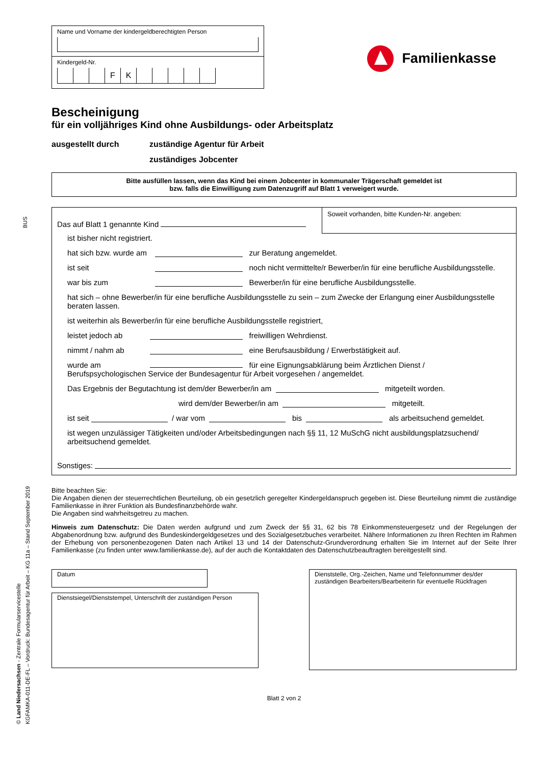BUS
© Land Niedersachsen - Zentrale Formularservicestelle KGFAMKA-011-DE-FL – Vordruck: Bundesagentur für Arbeit – KG 11a – Stand September 2019
Name und Vorname der kindergeldberechtigten Person
Kindergeld-Nr.
FK
Familienkasse
Bescheinigung
für ein volljähriges Kind ohne Ausbildungs- oder Arbeitsplatz
ausgestellt durch zuständige Agentur für Arbeit
zuständiges Jobcenter
Bitte ausfüllen lassen, wenn das Kind bei einem Jobcenter in kommunaler Trägerschaft gemeldet ist
bzw. falls die Einwilligung zum Datenzugriff auf Blatt 1 verweigert wurde.
Das auf Blatt 1 genannte Kind
Soweit vorhanden, bitte Kunden-Nr. angeben:
ist bisher nicht registriert.
hat sich bzw. wurde am zur Beratung angemeldet.
ist seit noch nicht vermittelte/r Bewerber/in für eine berufliche Ausbildungsstelle.
war bis zum Bewerber/in für eine berufliche Ausbildungsstelle.
hat sich – ohne Bewerber/in für eine berufliche Ausbildungsstelle zu sein – zum Zwecke der Erlangung einer Ausbildungsstelle beraten lassen.
ist weiterhin als Bewerber/in für eine berufliche Ausbildungsstelle registriert,
leistet jedoch ab freiwilligen Wehrdienst.
nimmt / nahm ab eine Berufsausbildung / Erwerbstätigkeit auf.
wurde am für eine Eignungsabklärung beim Ärztlichen Dienst /
Berufspsychologischen Service der Bundesagentur für Arbeit vorgesehen / angemeldet.
Das Ergebnis der Begutachtung ist dem/der Bewerber/in am mitgeteilt worden.
wird dem/der Bewerber/in am mitgeteilt.
ist seit / war vom bis als arbeitsuchend gemeldet.
ist wegen unzulässiger Tätigkeiten und/oder Arbeitsbedingungen nach §§ 11, 12 MuSchG nicht ausbildungsplatzsuchend/ arbeitsuchend gemeldet.
Sonstiges:
Bitte beachten Sie:
Die Angaben dienen der steuerrechtlichen Beurteilung, ob ein gesetzlich geregelter Kindergeldanspruch gegeben ist. Diese Beurteilung nimmt die zuständige Familienkasse in ihrer Funktion als Bundesfinanzbehörde wahr.
Die Angaben sind wahrheitsgetreu zu machen.
Hinweis zum Datenschutz: Die Daten werden aufgrund und zum Zweck der §§ 31, 62 bis 78 Einkommensteuergesetz und der Regelungen der Abgabenordnung bzw. aufgrund des Bundeskindergeldgesetzes und des Sozialgesetzbuches verarbeitet. Nähere Informationen zu Ihren Rechten im Rahmen der Erhebung von personenbezogenen Daten nach Artikel 13 und 14 der Datenschutz-Grundverordnung erhalten Sie im Internet auf der Seite Ihrer Familienkasse (zu finden unter www.familienkasse.de), auf der auch die Kontaktdaten des Datenschutzbeauftragten bereitgestellt sind.
Datum
Dienstsiegel/Dienststempel, Unterschrift der zuständigen Person
Dienststelle, Org.-Zeichen, Name und Telefonnummer des/der zuständigen Bearbeiters/Bearbeiterin für eventuelle Rückfragen
Blatt 2 von 2